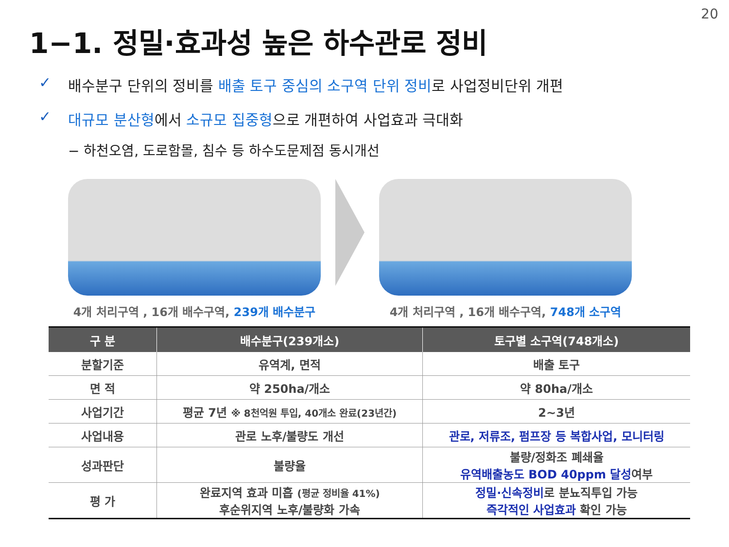20
1−1. 정밀·효과성 높은 하수관로 정비
✓ 배수분구 단위의 정비를 배출 토구 중심의 소구역 단위 정비로 사업정비단위 개편
✓ 대규모 분산형에서 소규모 집중형으로 개편하여 사업효과 극대화
− 하천오염, 도로함몰, 침수 등 하수도문제점 동시개선
4개 처리구역 , 16개 배수구역, 239개 배수분구 4개 처리구역 , 16개 배수구역, 748개 소구역
| 구 분 | 배수분구(239개소) | 토구별 소구역(748개소) |
| --- | --- | --- |
| 분할기준 | 유역계, 면적 | 배출 토구 |
| 면 적 | 약 250ha/개소 | 약 80ha/개소 |
| 사업기간 | 평균 7년 ※ 8천억원 투입, 40개소 완료(23년간) | 2~3년 |
| 사업내용 | 관로 노후/불량도 개선 | 관로, 저류조, 펌프장 등 복합사업, 모니터링 |
| 성과판단 | 불량율 | 불량/정화조 폐쇄율 유역배출농도 BOD 40ppm 달성 여부 |
| 평 가 | 완료지역 효과 미흡 (평균 정비율 41%) 후순위지역 노후/불량화 가속 | 정밀·신속정비 로 분뇨직투입 가능 즉각적인 사업효과 확인 가능 |